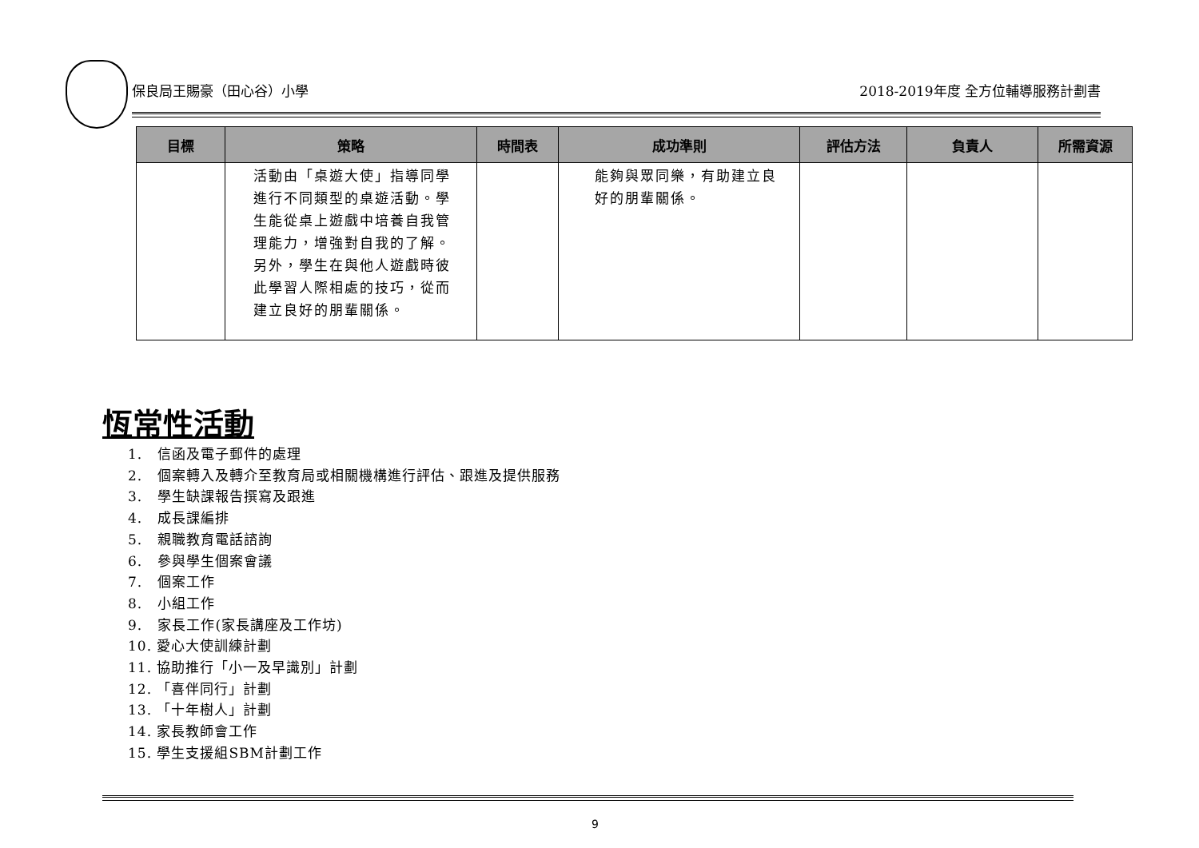保良局王賜豪（田心谷）小學 2018-2019年度 全方位輔導服務計劃書
| 目標 | 策略 | 時間表 | 成功準則 | 評估方法 | 負責人 | 所需資源 |
| --- | --- | --- | --- | --- | --- | --- |
| | 活動由「桌遊大使」指導同學進行不同類型的桌遊活動。學生能從桌上遊戲中培養自我管理能力，增強對自我的了解。另外，學生在與他人遊戲時彼此學習人際相處的技巧，從而建立良好的朋輩關係。 | | 能夠與眾同樂，有助建立良好的朋輩關係。 | | | |
恆常性活動
1. 信函及電子郵件的處理
2. 個案轉入及轉介至教育局或相關機構進行評估、跟進及提供服務
3. 學生缺課報告撰寫及跟進
4. 成長課編排
5. 親職教育電話諮詢
6. 參與學生個案會議
7. 個案工作
8. 小組工作
9. 家長工作(家長講座及工作坊)
10. 愛心大使訓練計劃
11. 協助推行「小一及早識別」計劃
12. 「喜伴同行」計劃
13. 「十年樹人」計劃
14. 家長教師會工作
15. 學生支援組SBM計劃工作
9